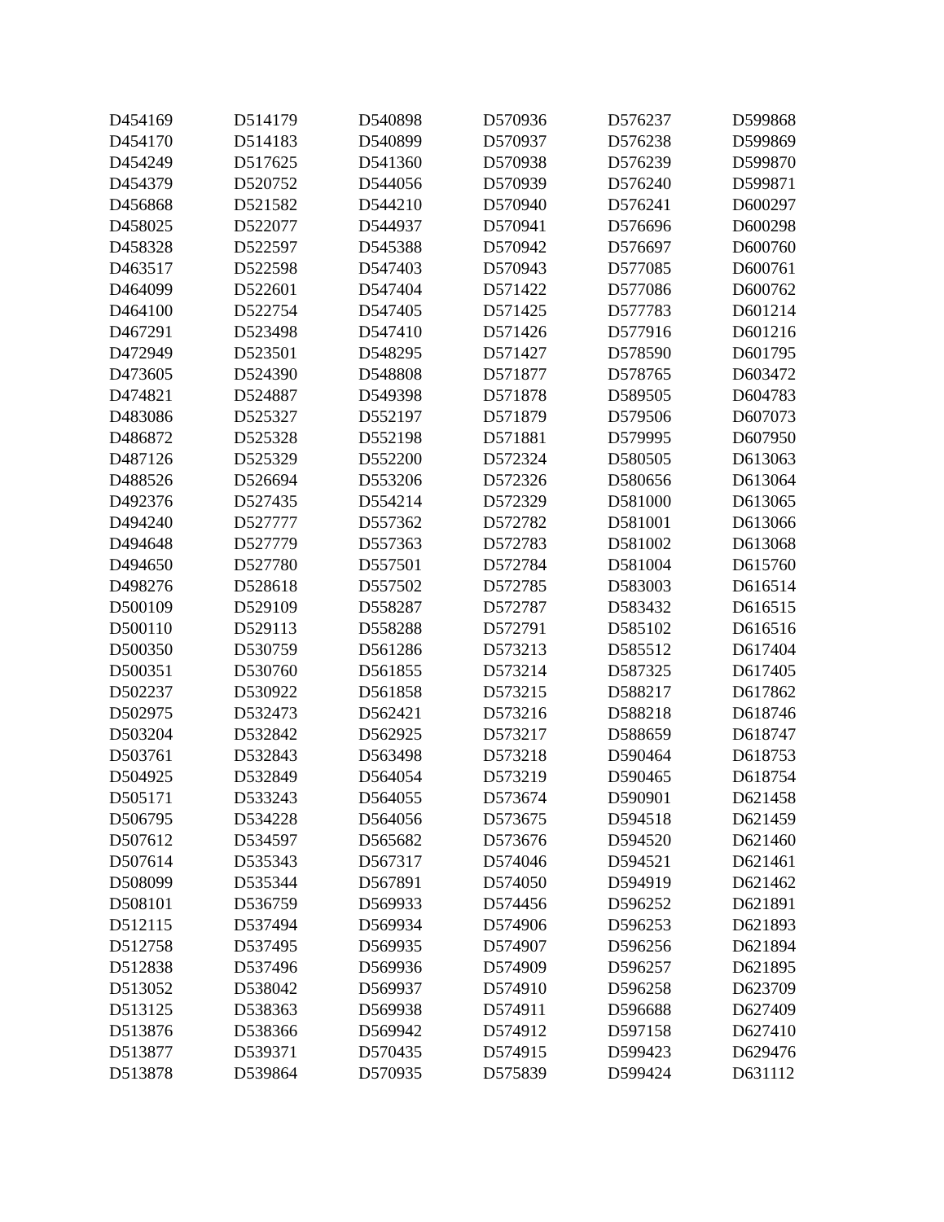| D454169 | D514179 | D540898 | D570936 | D576237 | D599868 |
| D454170 | D514183 | D540899 | D570937 | D576238 | D599869 |
| D454249 | D517625 | D541360 | D570938 | D576239 | D599870 |
| D454379 | D520752 | D544056 | D570939 | D576240 | D599871 |
| D456868 | D521582 | D544210 | D570940 | D576241 | D600297 |
| D458025 | D522077 | D544937 | D570941 | D576696 | D600298 |
| D458328 | D522597 | D545388 | D570942 | D576697 | D600760 |
| D463517 | D522598 | D547403 | D570943 | D577085 | D600761 |
| D464099 | D522601 | D547404 | D571422 | D577086 | D600762 |
| D464100 | D522754 | D547405 | D571425 | D577783 | D601214 |
| D467291 | D523498 | D547410 | D571426 | D577916 | D601216 |
| D472949 | D523501 | D548295 | D571427 | D578590 | D601795 |
| D473605 | D524390 | D548808 | D571877 | D578765 | D603472 |
| D474821 | D524887 | D549398 | D571878 | D589505 | D604783 |
| D483086 | D525327 | D552197 | D571879 | D579506 | D607073 |
| D486872 | D525328 | D552198 | D571881 | D579995 | D607950 |
| D487126 | D525329 | D552200 | D572324 | D580505 | D613063 |
| D488526 | D526694 | D553206 | D572326 | D580656 | D613064 |
| D492376 | D527435 | D554214 | D572329 | D581000 | D613065 |
| D494240 | D527777 | D557362 | D572782 | D581001 | D613066 |
| D494648 | D527779 | D557363 | D572783 | D581002 | D613068 |
| D494650 | D527780 | D557501 | D572784 | D581004 | D615760 |
| D498276 | D528618 | D557502 | D572785 | D583003 | D616514 |
| D500109 | D529109 | D558287 | D572787 | D583432 | D616515 |
| D500110 | D529113 | D558288 | D572791 | D585102 | D616516 |
| D500350 | D530759 | D561286 | D573213 | D585512 | D617404 |
| D500351 | D530760 | D561855 | D573214 | D587325 | D617405 |
| D502237 | D530922 | D561858 | D573215 | D588217 | D617862 |
| D502975 | D532473 | D562421 | D573216 | D588218 | D618746 |
| D503204 | D532842 | D562925 | D573217 | D588659 | D618747 |
| D503761 | D532843 | D563498 | D573218 | D590464 | D618753 |
| D504925 | D532849 | D564054 | D573219 | D590465 | D618754 |
| D505171 | D533243 | D564055 | D573674 | D590901 | D621458 |
| D506795 | D534228 | D564056 | D573675 | D594518 | D621459 |
| D507612 | D534597 | D565682 | D573676 | D594520 | D621460 |
| D507614 | D535343 | D567317 | D574046 | D594521 | D621461 |
| D508099 | D535344 | D567891 | D574050 | D594919 | D621462 |
| D508101 | D536759 | D569933 | D574456 | D596252 | D621891 |
| D512115 | D537494 | D569934 | D574906 | D596253 | D621893 |
| D512758 | D537495 | D569935 | D574907 | D596256 | D621894 |
| D512838 | D537496 | D569936 | D574909 | D596257 | D621895 |
| D513052 | D538042 | D569937 | D574910 | D596258 | D623709 |
| D513125 | D538363 | D569938 | D574911 | D596688 | D627409 |
| D513876 | D538366 | D569942 | D574912 | D597158 | D627410 |
| D513877 | D539371 | D570435 | D574915 | D599423 | D629476 |
| D513878 | D539864 | D570935 | D575839 | D599424 | D631112 |